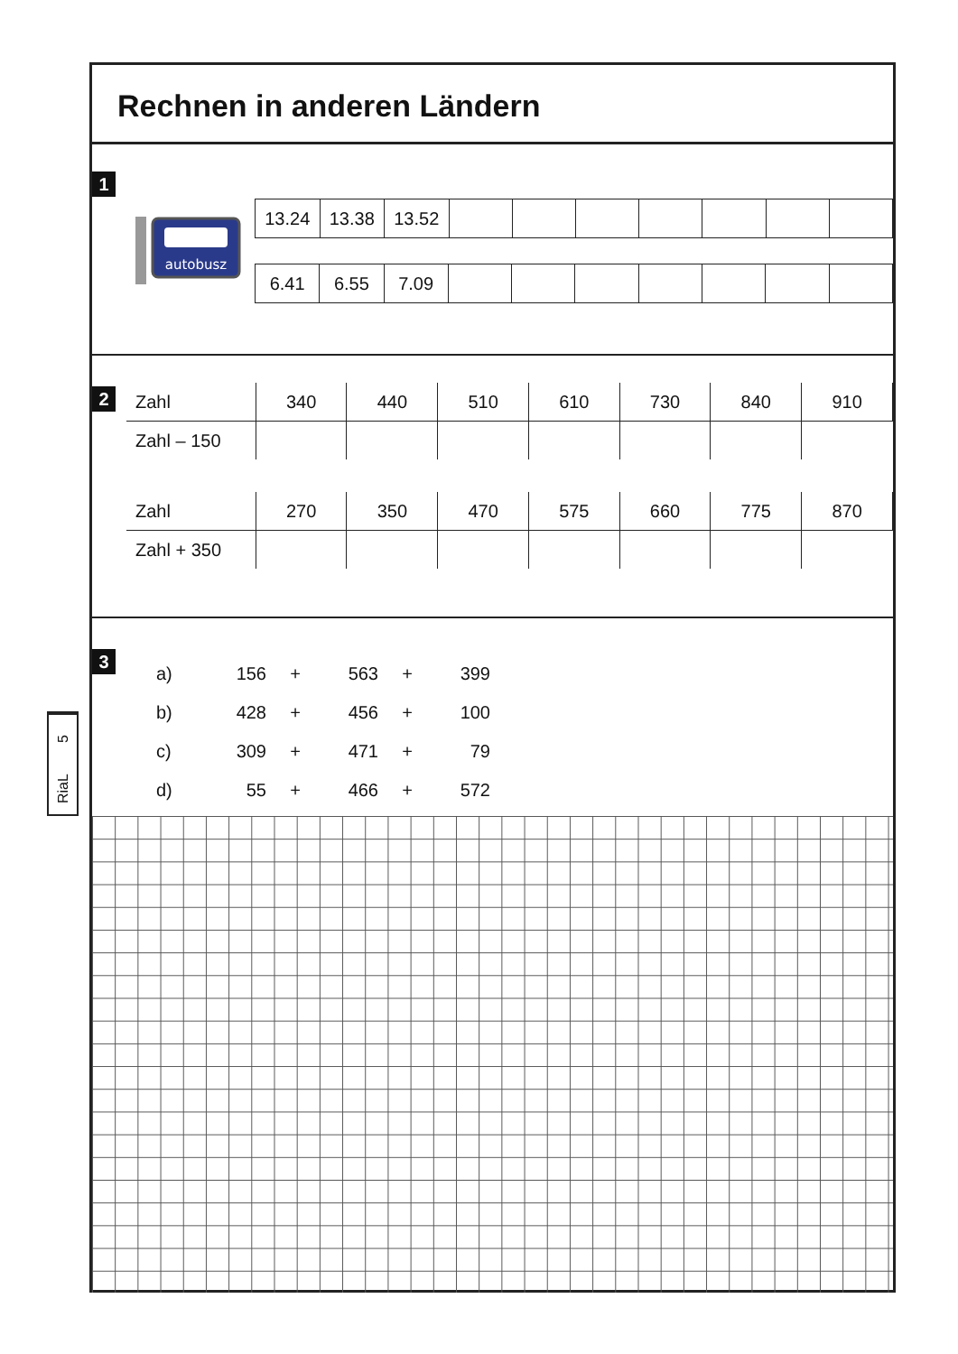Rechnen in anderen Ländern
1
autobusz
| 13.24 | 13.38 | 13.52 | | | | | | | |
| 6.41 | 6.55 | 7.09 | | | | | | | |
2
| Zahl | 340 | 440 | 510 | 610 | 730 | 840 | 910 |
| Zahl – 150 | | | | | | | |
| Zahl | 270 | 350 | 470 | 575 | 660 | 775 | 870 |
| Zahl + 350 | | | | | | | |
3
| a) | 156 | + | 563 | + | 399 |
| b) | 428 | + | 456 | + | 100 |
| c) | 309 | + | 471 | + | 79 |
| d) | 55 | + | 466 | + | 572 |
5
RiaL